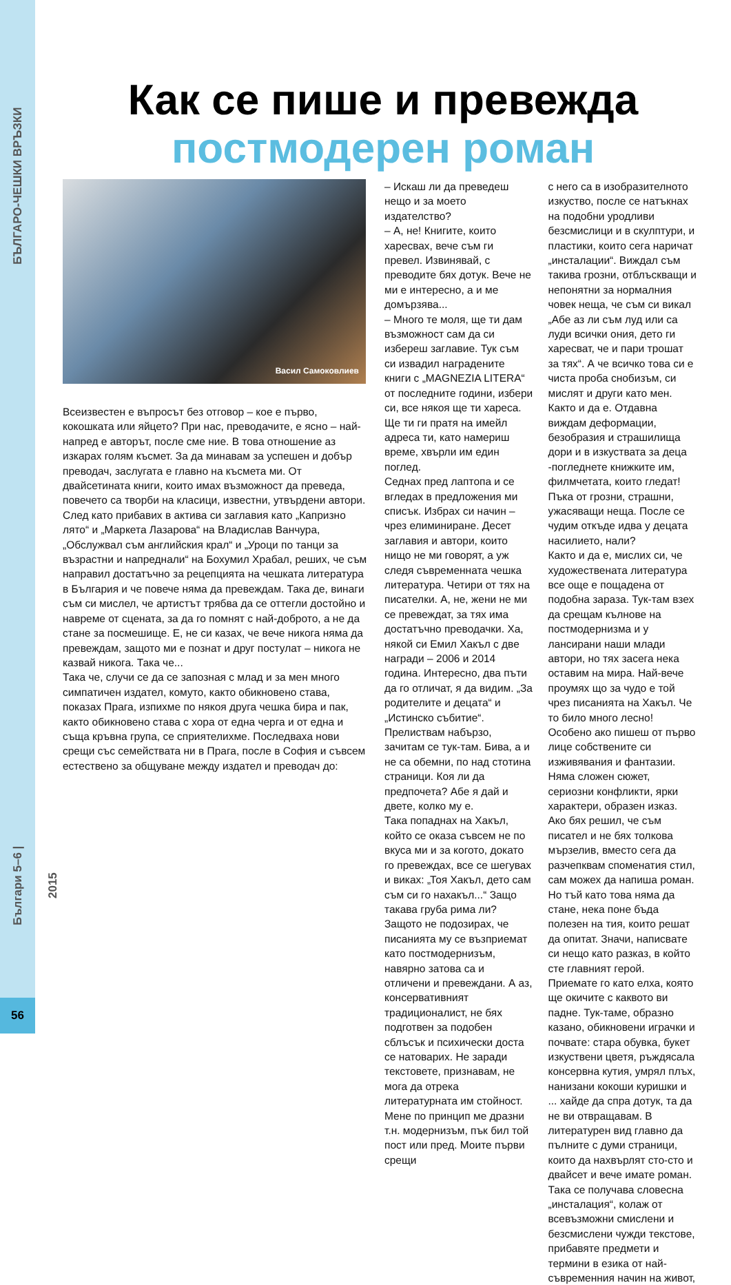БЪЛГАРО-ЧЕШКИ ВРЪЗКИ
Българи 5–6 | 2015
56
Как се пише и превежда
постмодерен роман
Васил Самоковлиев
Всеизвестен е въпросът без отговор – кое е първо, кокошката или яйцето? При нас, преводачите, е ясно – най-напред е авторът, после сме ние. В това отношение аз изкарах голям късмет. За да минавам за успешен и добър преводач, заслугата е главно на късмета ми. От двайсетината книги, които имах възможност да преведа, повечето са творби на класици, известни, утвърдени автори. След като прибавих в актива си заглавия като „Капризно лято“ и „Маркета Лазарова“ на Владислав Ванчура, „Обслужвал съм английския крал“ и „Уроци по танци за възрастни и напреднали“ на Бохумил Храбал, реших, че съм направил достатъчно за рецепцията на чешката литература в България и че повече няма да превеждам. Така де, винаги съм си мислел, че артистът трябва да се оттегли достойно и навреме от сцената, за да го помнят с най-доброто, а не да стане за посмешище. Е, не си казах, че вече никога няма да превеждам, защото ми е познат и друг постулат – никога не казвай никога. Така че...
Така че, случи се да се запозная с млад и за мен много симпатичен издател, комуто, както обикновено става, показах Прага, изпихме по някоя друга чешка бира и пак, както обикновено става с хора от една черга и от една и съща кръвна група, се сприятелихме. Последваха нови срещи със семействата ни в Прага, после в София и съвсем естествено за общуване между издател и преводач до:
– Искаш ли да преведеш нещо и за моето издателство?
– А, не! Книгите, които харесвах, вече съм ги превел. Извинявай, с преводите бях дотук. Вече не ми е интересно, а и ме домързява...
– Много те моля, ще ти дам възможност сам да си избереш заглавие. Тук съм си извадил наградените книги с „MAGNEZIA LITERA“ от последните години, избери си, все някоя ще ти хареса. Ще ти ги пратя на имейл адреса ти, като намериш време, хвърли им един поглед.
Седнах пред лаптопа и се вгледах в предложения ми списък. Избрах си начин – чрез елиминиране. Десет заглавия и автори, които нищо не ми говорят, а уж следя съвременната чешка литература. Четири от тях на писателки. А, не, жени не ми се превеждат, за тях има достатъчно преводачки. Ха, някой си Емил Хакъл с две награди – 2006 и 2014 година. Интересно, два пъти да го отличат, я да видим. „За родителите и децата“ и „Истинско събитие“. Прелиствам набързо, зачитам се тук-там. Бива, а и не са обемни, по над стотина страници. Коя ли да предпочета? Абе я дай и двете, колко му е.
Така попаднах на Хакъл, който се оказа съвсем не по вкуса ми и за когото, докато го превеждах, все се шегувах и виках: „Тоя Хакъл, дето сам съм си го нахакъл...“ Защо такава груба рима ли? Защото не подозирах, че писанията му се възприемат като постмодернизъм, навярно затова са и отличени и превеждани. А аз, консервативният традиционалист, не бях подготвен за подобен сблъсък и психически доста се натоварих. Не заради текстовете, признавам, не мога да отрека литературната им стойност. Мене по принцип ме дразни т.н. модернизъм, пък бил той пост или пред. Моите първи срещи
с него са в изобразителното изкуство, после се натъкнах на подобни уродливи безсмислици и в скулптури, и пластики, които сега наричат „инсталации“. Виждал съм такива грозни, отблъскващи и непонятни за нормалния човек неща, че съм си викал „Абе аз ли съм луд или са луди всички ония, дето ги харесват, че и пари трошат за тях“. А че всичко това си е чиста проба снобизъм, си мислят и други като мен. Както и да е. Отдавна виждам деформации, безобразия и страшилища дори и в изкуствата за деца -погледнете книжките им, филмчетата, които гледат! Пъка от грозни, страшни, ужасяващи неща. После се чудим откъде идва у децата насилието, нали?
Както и да е, мислих си, че художествената литература все още е пощадена от подобна зараза. Тук-там взех да срещам кълнове на постмодернизма и у лансирани наши млади автори, но тях засега нека оставим на мира. Най-вече проумях що за чудо е той чрез писанията на Хакъл. Че то било много лесно! Особено ако пишеш от първо лице собствените си изживявания и фантазии. Няма сложен сюжет, сериозни конфликти, ярки характери, образен изказ. Ако бях решил, че съм писател и не бях толкова мързелив, вместо сега да разчепквам споменатия стил, сам можех да напиша роман. Но тъй като това няма да стане, нека поне бъда полезен на тия, които решат да опитат. Значи, написвате си нещо като разказ, в който сте главният герой. Приемате го като елха, която ще окичите с каквото ви падне. Тук-таме, образно казано, обикновени играчки и почвате: стара обувка, букет изкуствени цветя, ръждясала консервна кутия, умрял плъх, нанизани кокоши куришки и ... хайде да спра дотук, та да не ви отвращавам. В литературен вид главно да пълните с думи страници, които да нахвърлят сто-сто и двайсет и вече имате роман. Така се получава словесна „инсталация“, колаж от всевъзможни смислени и безсмислени чужди текстове, прибавяте предмети и термини в езика от най-съвременния начин на живот,